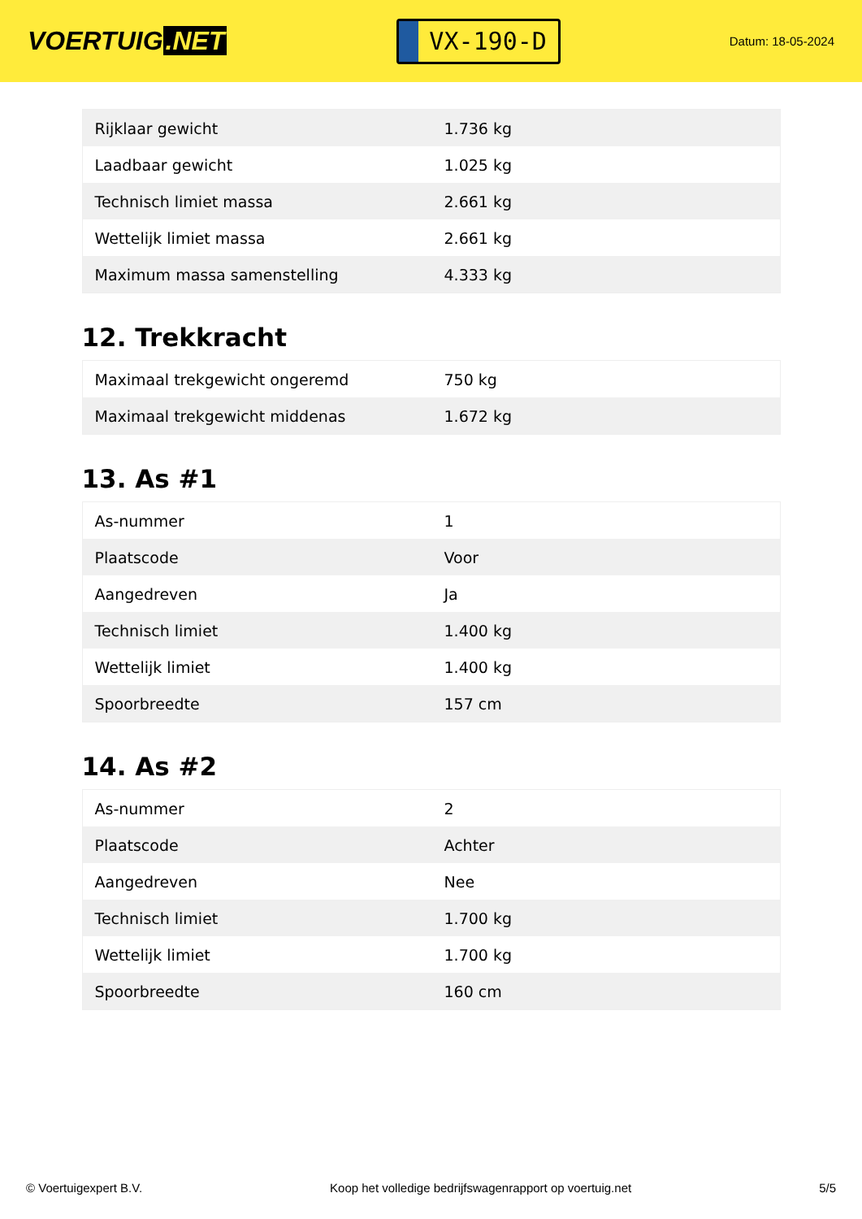VOERTUIG.NET
VX-190-D
Datum: 18-05-2024
| Rijklaar gewicht | 1.736 kg |
| Laadbaar gewicht | 1.025 kg |
| Technisch limiet massa | 2.661 kg |
| Wettelijk limiet massa | 2.661 kg |
| Maximum massa samenstelling | 4.333 kg |
12. Trekkracht
| Maximaal trekgewicht ongeremd | 750 kg |
| Maximaal trekgewicht middenas | 1.672 kg |
13. As #1
| As-nummer | 1 |
| Plaatscode | Voor |
| Aangedreven | Ja |
| Technisch limiet | 1.400 kg |
| Wettelijk limiet | 1.400 kg |
| Spoorbreedte | 157 cm |
14. As #2
| As-nummer | 2 |
| Plaatscode | Achter |
| Aangedreven | Nee |
| Technisch limiet | 1.700 kg |
| Wettelijk limiet | 1.700 kg |
| Spoorbreedte | 160 cm |
© Voertuigexpert B.V. Koop het volledige bedrijfswagenrapport op voertuig.net 5/5